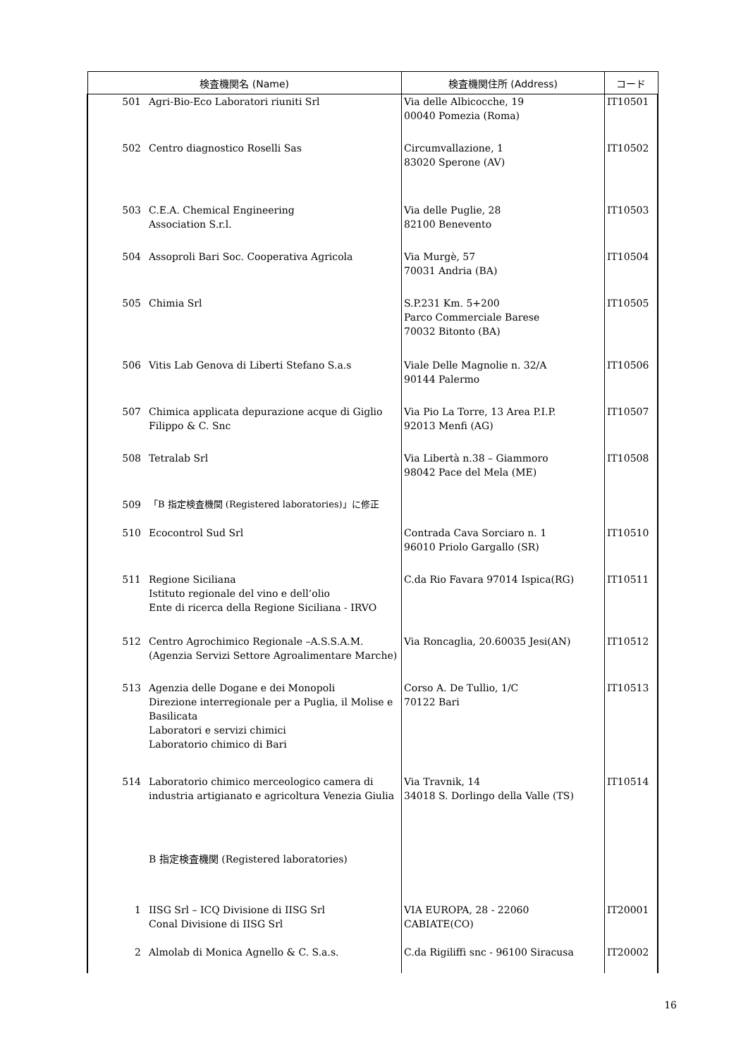| 検査機関名 (Name) | | 検査機関住所 (Address) | コード |
| --- | --- | --- | --- |
| 501 | Agri-Bio-Eco Laboratori riuniti Srl | Via delle Albicocche, 19 00040 Pomezia (Roma) | IT10501 |
| 502 | Centro diagnostico Roselli Sas | Circumvallazione, 1 83020 Sperone (AV) | IT10502 |
| 503 | C.E.A. Chemical Engineering Association S.r.l. | Via delle Puglie, 28 82100 Benevento | IT10503 |
| 504 | Assoproli Bari Soc. Cooperativa Agricola | Via Murgè, 57 70031 Andria (BA) | IT10504 |
| 505 | Chimia Srl | S.P.231 Km. 5+200 Parco Commerciale Barese 70032 Bitonto (BA) | IT10505 |
| 506 | Vitis Lab Genova di Liberti Stefano S.a.s | Viale Delle Magnolie n. 32/A 90144 Palermo | IT10506 |
| 507 | Chimica applicata depurazione acque di Giglio Filippo & C. Snc | Via Pio La Torre, 13 Area P.I.P. 92013 Menfi (AG) | IT10507 |
| 508 | Tetralab Srl | Via Libertà n.38 – Giammoro 98042 Pace del Mela (ME) | IT10508 |
| 509 | 「B 指定検査機関 (Registered laboratories)」に修正 | | |
| 510 | Ecocontrol Sud Srl | Contrada Cava Sorciaro n. 1 96010 Priolo Gargallo (SR) | IT10510 |
| 511 | Regione Siciliana Istituto regionale del vino e dell’olio Ente di ricerca della Regione Siciliana - IRVO | C.da Rio Favara 97014 Ispica(RG) | IT10511 |
| 512 | Centro Agrochimico Regionale –A.S.S.A.M. (Agenzia Servizi Settore Agroalimentare Marche) | Via Roncaglia, 20.60035 Jesi(AN) | IT10512 |
| 513 | Agenzia delle Dogane e dei Monopoli Direzione interregionale per a Puglia, il Molise e Basilicata Laboratori e servizi chimici Laboratorio chimico di Bari | Corso A. De Tullio, 1/C 70122 Bari | IT10513 |
| 514 | Laboratorio chimico merceologico camera di industria artigianato e agricoltura Venezia Giulia | Via Travnik, 14 34018 S. Dorlingo della Valle (TS) | IT10514 |
| | B 指定検査機関 (Registered laboratories) | | |
| 1 | IISG Srl – ICQ Divisione di IISG Srl Conal Divisione di IISG Srl | VIA EUROPA, 28 - 22060 CABIATE(CO) | IT20001 |
| 2 | Almolab di Monica Agnello & C. S.a.s. | C.da Rigiliffi snc - 96100 Siracusa | IT20002 |
16